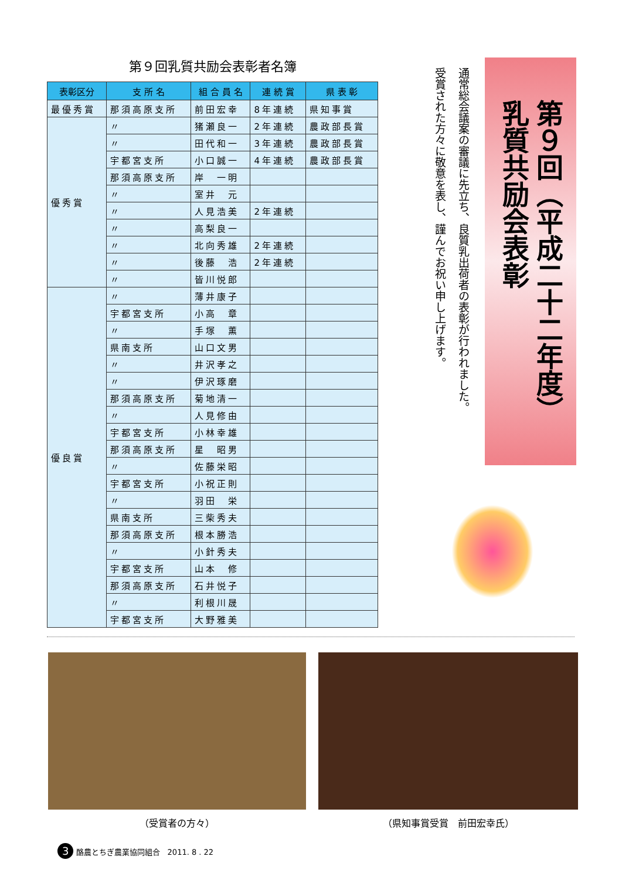第９回乳質共励会表彰者名簿
| 表彰区分 | 支 所 名 | 組 合 員 名 | 連 続 賞 | 県 表 彰 |
| --- | --- | --- | --- | --- |
| 最優秀賞 | 那須高原支所 | 前田宏幸 | 8年連続 | 県知事賞 |
| 優秀賞 | 〃 | 猪瀬良一 | 2年連続 | 農政部長賞 |
| | 〃 | 田代和一 | 3年連続 | 農政部長賞 |
| | 宇都宮支所 | 小口誠一 | 4年連続 | 農政部長賞 |
| | 那須高原支所 | 岸 一明 | | |
| | 〃 | 室井 元 | | |
| | 〃 | 人見浩美 | 2年連続 | |
| | 〃 | 高梨良一 | | |
| | 〃 | 北向秀雄 | 2年連続 | |
| | 〃 | 後藤 浩 | 2年連続 | |
| | 〃 | 皆川悦郎 | | |
| 優良賞 | 〃 | 薄井康子 | | |
| | 宇都宮支所 | 小高 章 | | |
| | 〃 | 手塚 薫 | | |
| | 県南支所 | 山口文男 | | |
| | 〃 | 井沢孝之 | | |
| | 〃 | 伊沢琢磨 | | |
| | 那須高原支所 | 菊地清一 | | |
| | 〃 | 人見修由 | | |
| | 宇都宮支所 | 小林幸雄 | | |
| | 那須高原支所 | 星 昭男 | | |
| | 〃 | 佐藤栄昭 | | |
| | 宇都宮支所 | 小祝正則 | | |
| | 〃 | 羽田 栄 | | |
| | 県南支所 | 三柴秀夫 | | |
| | 那須高原支所 | 根本勝浩 | | |
| | 〃 | 小針秀夫 | | |
| | 宇都宮支所 | 山本 修 | | |
| | 那須高原支所 | 石井悦子 | | |
| | 〃 | 利根川晟 | | |
| | 宇都宮支所 | 大野雅美 | | |
第９回（平成二十二年度）
乳質共励会表彰
通常総会議案の審議に先立ち、良質乳出荷者の表彰が行われました。
受賞された方々に敬意を表し、謹んでお祝い申し上げます。
（受賞者の方々） （県知事賞受賞　前田宏幸氏）
3 酪農とちぎ農業協同組合　2011. 8 . 22